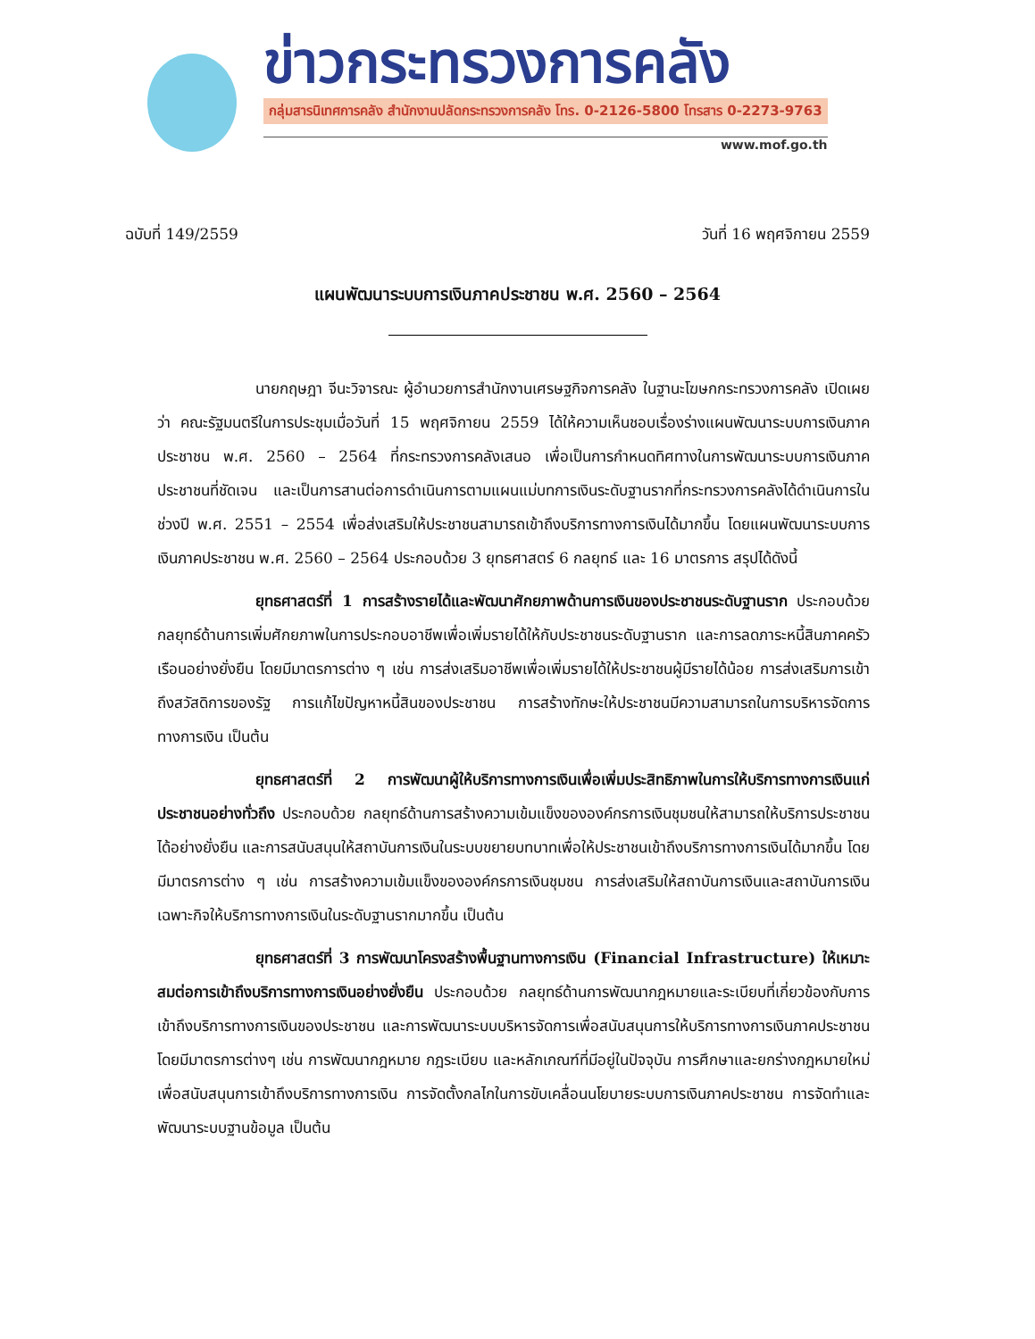ข่าวกระทรวงการคลัง
กลุ่มสารนิเทศการคลัง สำนักงานปลัดกระทรวงการคลัง โทร. 0-2126-5800 โทรสาร 0-2273-9763
www.mof.go.th
ฉบับที่ 149/2559 วันที่ 16 พฤศจิกายน 2559
แผนพัฒนาระบบการเงินภาคประชาชน พ.ศ. 2560 – 2564
นายกฤษฎา จีนะวิจารณะ ผู้อำนวยการสำนักงานเศรษฐกิจการคลัง ในฐานะโฆษกกระทรวงการคลัง เปิดเผยว่า คณะรัฐมนตรีในการประชุมเมื่อวันที่ 15 พฤศจิกายน 2559 ได้ให้ความเห็นชอบเรื่องร่างแผนพัฒนาระบบการเงินภาคประชาชน พ.ศ. 2560 – 2564 ที่กระทรวงการคลังเสนอ เพื่อเป็นการกำหนดทิศทางในการพัฒนาระบบการเงินภาคประชาชนที่ชัดเจน และเป็นการสานต่อการดำเนินการตามแผนแม่บทการเงินระดับฐานรากที่กระทรวงการคลังได้ดำเนินการในช่วงปี พ.ศ. 2551 – 2554 เพื่อส่งเสริมให้ประชาชนสามารถเข้าถึงบริการทางการเงินได้มากขึ้น โดยแผนพัฒนาระบบการเงินภาคประชาชน พ.ศ. 2560 – 2564 ประกอบด้วย 3 ยุทธศาสตร์ 6 กลยุทธ์ และ 16 มาตรการ สรุปได้ดังนี้
ยุทธศาสตร์ที่ 1 การสร้างรายได้และพัฒนาศักยภาพด้านการเงินของประชาชนระดับฐานราก ประกอบด้วย กลยุทธ์ด้านการเพิ่มศักยภาพในการประกอบอาชีพเพื่อเพิ่มรายได้ให้กับประชาชนระดับฐานราก และการลดภาระหนี้สินภาคครัวเรือนอย่างยั่งยืน โดยมีมาตรการต่าง ๆ เช่น การส่งเสริมอาชีพเพื่อเพิ่มรายได้ให้ประชาชนผู้มีรายได้น้อย การส่งเสริมการเข้าถึงสวัสดิการของรัฐ การแก้ไขปัญหาหนี้สินของประชาชน การสร้างทักษะให้ประชาชนมีความสามารถในการบริหารจัดการทางการเงิน เป็นต้น
ยุทธศาสตร์ที่ 2 การพัฒนาผู้ให้บริการทางการเงินเพื่อเพิ่มประสิทธิภาพในการให้บริการทางการเงินแก่ประชาชนอย่างทั่วถึง ประกอบด้วย กลยุทธ์ด้านการสร้างความเข้มแข็งขององค์กรการเงินชุมชนให้สามารถให้บริการประชาชนได้อย่างยั่งยืน และการสนับสนุนให้สถาบันการเงินในระบบขยายบทบาทเพื่อให้ประชาชนเข้าถึงบริการทางการเงินได้มากขึ้น โดยมีมาตรการต่าง ๆ เช่น การสร้างความเข้มแข็งขององค์กรการเงินชุมชน การส่งเสริมให้สถาบันการเงินและสถาบันการเงินเฉพาะกิจให้บริการทางการเงินในระดับฐานรากมากขึ้น เป็นต้น
ยุทธศาสตร์ที่ 3 การพัฒนาโครงสร้างพื้นฐานทางการเงิน (Financial Infrastructure) ให้เหมาะสมต่อการเข้าถึงบริการทางการเงินอย่างยั่งยืน ประกอบด้วย กลยุทธ์ด้านการพัฒนากฎหมายและระเบียบที่เกี่ยวข้องกับการเข้าถึงบริการทางการเงินของประชาชน และการพัฒนาระบบบริหารจัดการเพื่อสนับสนุนการให้บริการทางการเงินภาคประชาชน โดยมีมาตรการต่างๆ เช่น การพัฒนากฎหมาย กฎระเบียบ และหลักเกณฑ์ที่มีอยู่ในปัจจุบัน การศึกษาและยกร่างกฎหมายใหม่ เพื่อสนับสนุนการเข้าถึงบริการทางการเงิน การจัดตั้งกลไกในการขับเคลื่อนนโยบายระบบการเงินภาคประชาชน การจัดทำและพัฒนาระบบฐานข้อมูล เป็นต้น